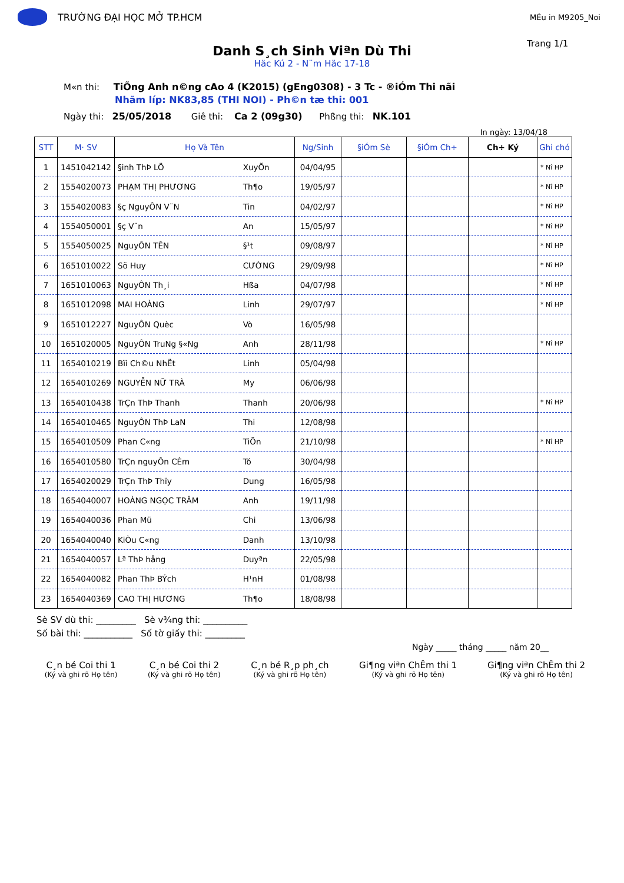TRƯỜNG ĐẠI HỌC MỞ TP.HCM
MÉu in M9205_Noi
Trang 1/1
Danh S¸ch Sinh Viªn Dù Thi
Häc Kú 2 - N¨m Häc 17-18
M«n thi: TiÕng Anh n©ng cAo 4 (K2015) (gEng0308) - 3 Tc - ®iÓm Thi nãi
Nhãm líp: NK83,85 (THI NOI) - Ph©n tæ thi: 001
Ngày thi: 25/05/2018 Giê thi: Ca 2 (09g30) Phßng thi: NK.101
In ngày: 13/04/18
| STT | M· SV | Họ Và Tên | | Ng/Sinh | §iÓm Sè | §iÓm Ch÷ | Ch÷ Ký | Ghi chó |
| --- | --- | --- | --- | --- | --- | --- | --- | --- |
| 1 | 1451042142 | §inh ThÞ LÖ | XuyÕn | 04/04/95 | | | | * Nî HP |
| 2 | 1554020073 | PHẠM THỊ PHƯƠNG | Th¶o | 19/05/97 | | | | * Nî HP |
| 3 | 1554020083 | §ç NguyÔN V¨N | Tin | 04/02/97 | | | | * Nî HP |
| 4 | 1554050001 | §ç V¨n | An | 15/05/97 | | | | * Nî HP |
| 5 | 1554050025 | NguyÔN TÊN | §¹t | 09/08/97 | | | | * Nî HP |
| 6 | 1651010022 | Sö Huy | CƯỜNG | 29/09/98 | | | | * Nî HP |
| 7 | 1651010063 | NguyÔN Th¸i | Hßa | 04/07/98 | | | | * Nî HP |
| 8 | 1651012098 | MAI HOÀNG | Linh | 29/07/97 | | | | * Nî HP |
| 9 | 1651012227 | NguyÔN Quèc | Vò | 16/05/98 | | | | |
| 10 | 1651020005 | NguyÔN TruNg §«Ng | Anh | 28/11/98 | | | | * Nî HP |
| 11 | 1654010219 | Bïi Ch©u NhËt | Linh | 05/04/98 | | | | |
| 12 | 1654010269 | NGUYỄN NỮ TRÀ | My | 06/06/98 | | | | |
| 13 | 1654010438 | TrÇn ThÞ Thanh | Thanh | 20/06/98 | | | | * Nî HP |
| 14 | 1654010465 | NguyÔN ThÞ LaN | Thi | 12/08/98 | | | | |
| 15 | 1654010509 | Phan C«ng | TiÕn | 21/10/98 | | | | * Nî HP |
| 16 | 1654010580 | TrÇn nguyÔn CÈm | Tó | 30/04/98 | | | | |
| 17 | 1654020029 | TrÇn ThÞ Thïy | Dung | 16/05/98 | | | | |
| 18 | 1654040007 | HOÀNG NGỌC TRÂM | Anh | 19/11/98 | | | | |
| 19 | 1654040036 | Phan Mü | Chi | 13/06/98 | | | | |
| 20 | 1654040040 | KiÒu C«ng | Danh | 13/10/98 | | | | |
| 21 | 1654040057 | Lª ThÞ hång | Duyªn | 22/05/98 | | | | |
| 22 | 1654040082 | Phan ThÞ BÝch | H¹nH | 01/08/98 | | | | |
| 23 | 1654040369 | CAO THỊ HƯƠNG | Th¶o | 18/08/98 | | | | |
Sè SV dù thi: _________ Sè v¾ng thi: __________
Số bài thi: ___________ Số tờ giấy thi: _________
Ngày _____ tháng _____ năm 20__
C¸n bé Coi thi 1
(Ký và ghi rõ Họ tên)
C¸n bé Coi thi 2
(Ký và ghi rõ Họ tên)
C¸n bé R¸p ph¸ch
(Ký và ghi rõ Họ tên)
Gi¶ng viªn ChÊm thi 1
(Ký và ghi rõ Họ tên)
Gi¶ng viªn ChÊm thi 2
(Ký và ghi rõ Họ tên)